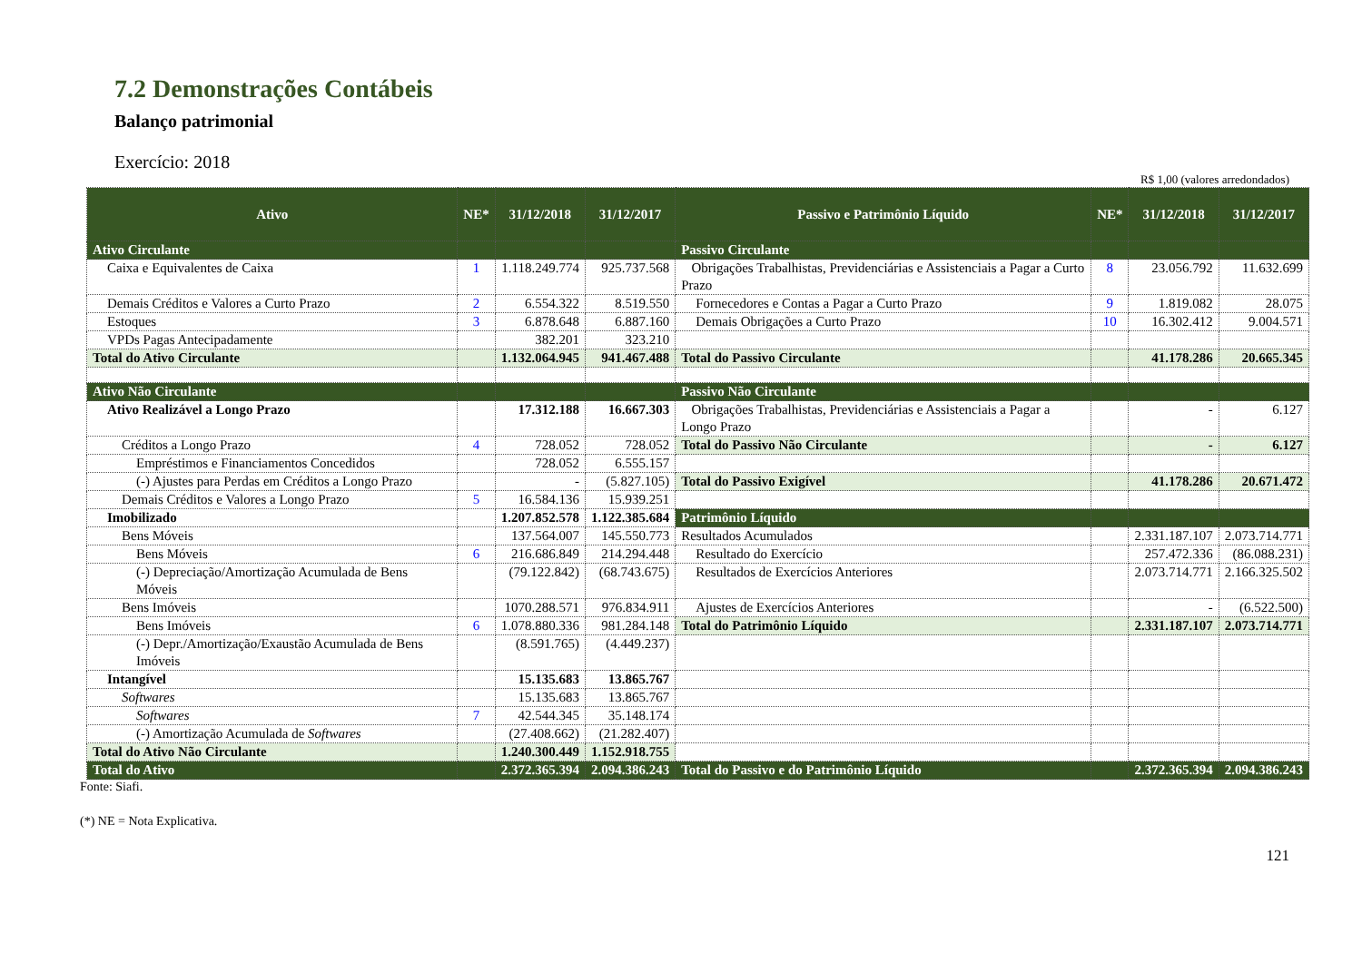7.2 Demonstrações Contábeis
Balanço patrimonial
Exercício: 2018
R$ 1,00 (valores arredondados)
| Ativo | NE* | 31/12/2018 | 31/12/2017 | Passivo e Patrimônio Líquido | NE* | 31/12/2018 | 31/12/2017 |
| --- | --- | --- | --- | --- | --- | --- | --- |
| Ativo Circulante | | | | Passivo Circulante | | | |
| Caixa e Equivalentes de Caixa | 1 | 1.118.249.774 | 925.737.568 | Obrigações Trabalhistas, Previdenciárias e Assistenciais a Pagar a Curto Prazo | 8 | 23.056.792 | 11.632.699 |
| Demais Créditos e Valores a Curto Prazo | 2 | 6.554.322 | 8.519.550 | Fornecedores e Contas a Pagar a Curto Prazo | 9 | 1.819.082 | 28.075 |
| Estoques | 3 | 6.878.648 | 6.887.160 | Demais Obrigações a Curto Prazo | 10 | 16.302.412 | 9.004.571 |
| VPDs Pagas Antecipadamente | | 382.201 | 323.210 | | | | |
| Total do Ativo Circulante | | 1.132.064.945 | 941.467.488 | Total do Passivo Circulante | | 41.178.286 | 20.665.345 |
| Ativo Não Circulante | | | | Passivo Não Circulante | | | |
| Ativo Realizável a Longo Prazo | | 17.312.188 | 16.667.303 | Obrigações Trabalhistas, Previdenciárias e Assistenciais a Pagar a Longo Prazo | | - | 6.127 |
| Créditos a Longo Prazo | 4 | 728.052 | 728.052 | Total do Passivo Não Circulante | | - | 6.127 |
| Empréstimos e Financiamentos Concedidos | | 728.052 | 6.555.157 | | | | |
| (-) Ajustes para Perdas em Créditos a Longo Prazo | | - | (5.827.105) | Total do Passivo Exigível | | 41.178.286 | 20.671.472 |
| Demais Créditos e Valores a Longo Prazo | 5 | 16.584.136 | 15.939.251 | | | | |
| Imobilizado | | 1.207.852.578 | 1.122.385.684 | Patrimônio Líquido | | | |
| Bens Móveis | | 137.564.007 | 145.550.773 | Resultados Acumulados | | 2.331.187.107 | 2.073.714.771 |
| Bens Móveis | 6 | 216.686.849 | 214.294.448 | Resultado do Exercício | | 257.472.336 | (86.088.231) |
| (-) Depreciação/Amortização Acumulada de Bens Móveis | | (79.122.842) | (68.743.675) | Resultados de Exercícios Anteriores | | 2.073.714.771 | 2.166.325.502 |
| Bens Imóveis | | 1070.288.571 | 976.834.911 | Ajustes de Exercícios Anteriores | | - | (6.522.500) |
| Bens Imóveis | 6 | 1.078.880.336 | 981.284.148 | Total do Patrimônio Líquido | | 2.331.187.107 | 2.073.714.771 |
| (-) Depr./Amortização/Exaustão Acumulada de Bens Imóveis | | (8.591.765) | (4.449.237) | | | | |
| Intangível | | 15.135.683 | 13.865.767 | | | | |
| Softwares | | 15.135.683 | 13.865.767 | | | | |
| Softwares | 7 | 42.544.345 | 35.148.174 | | | | |
| (-) Amortização Acumulada de Softwares | | (27.408.662) | (21.282.407) | | | | |
| Total do Ativo Não Circulante | | 1.240.300.449 | 1.152.918.755 | | | | |
| Total do Ativo | | 2.372.365.394 | 2.094.386.243 | Total do Passivo e do Patrimônio Líquido | | 2.372.365.394 | 2.094.386.243 |
Fonte: Siafi.
(*) NE = Nota Explicativa.
121